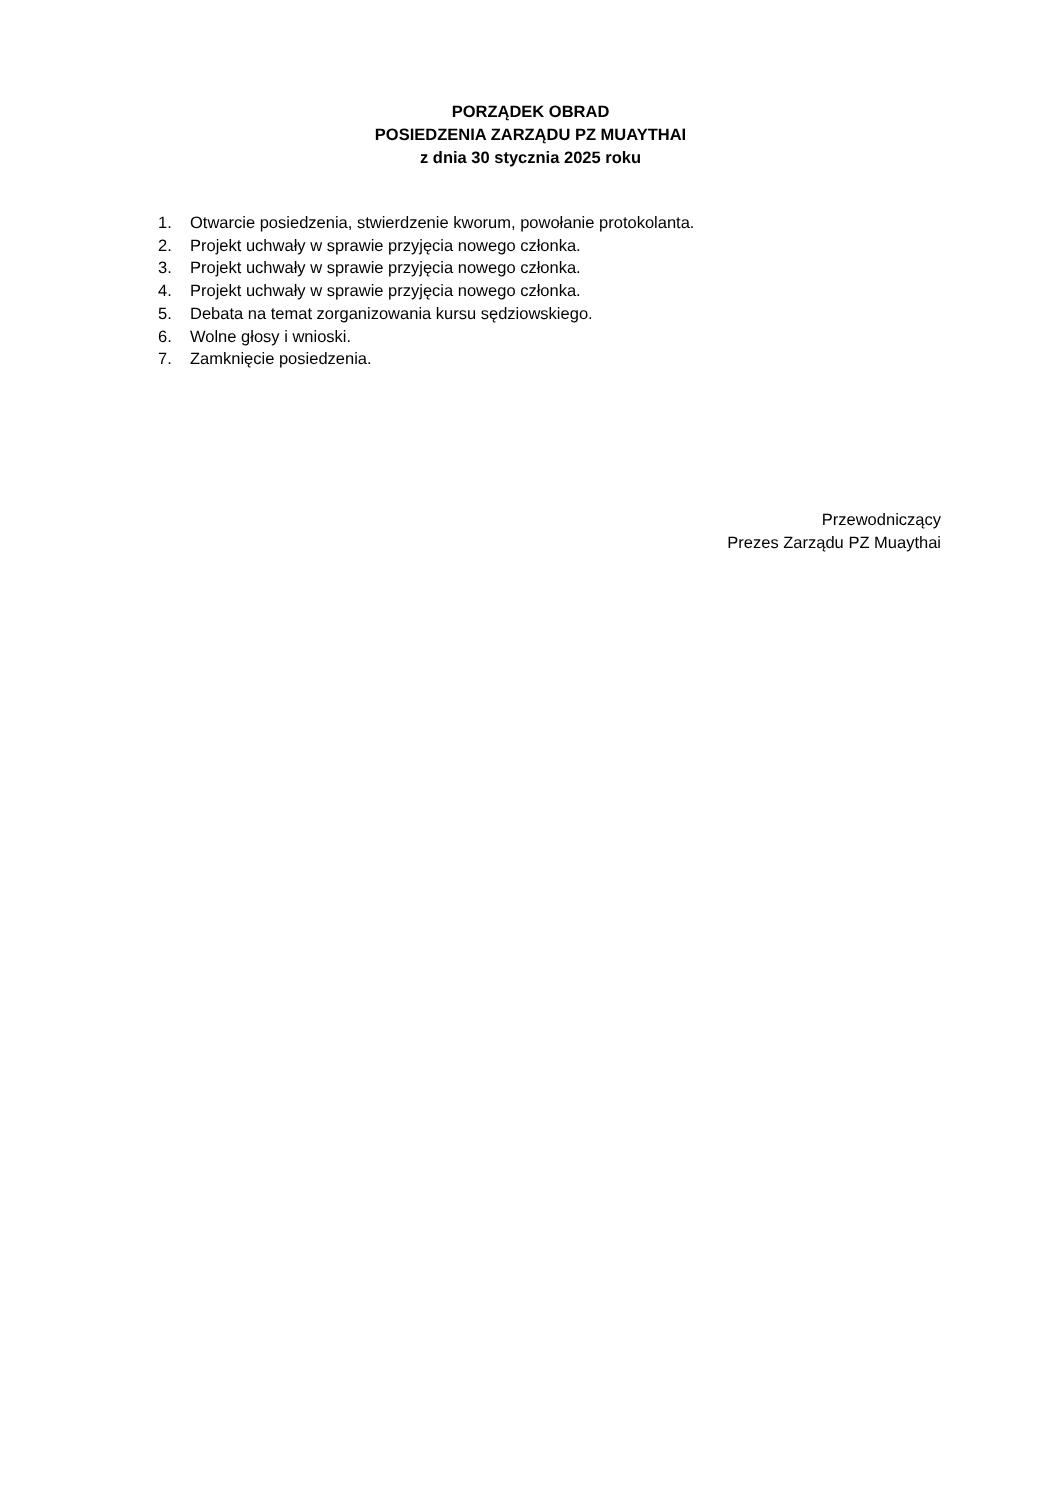PORZĄDEK OBRAD
POSIEDZENIA ZARZĄDU PZ MUAYTHAI
z dnia 30 stycznia 2025 roku
1. Otwarcie posiedzenia, stwierdzenie kworum, powołanie protokolanta.
2. Projekt uchwały w sprawie przyjęcia nowego członka.
3. Projekt uchwały w sprawie przyjęcia nowego członka.
4. Projekt uchwały w sprawie przyjęcia nowego członka.
5. Debata na temat zorganizowania kursu sędziowskiego.
6. Wolne głosy i wnioski.
7. Zamknięcie posiedzenia.
Przewodniczący
Prezes Zarządu PZ Muaythai